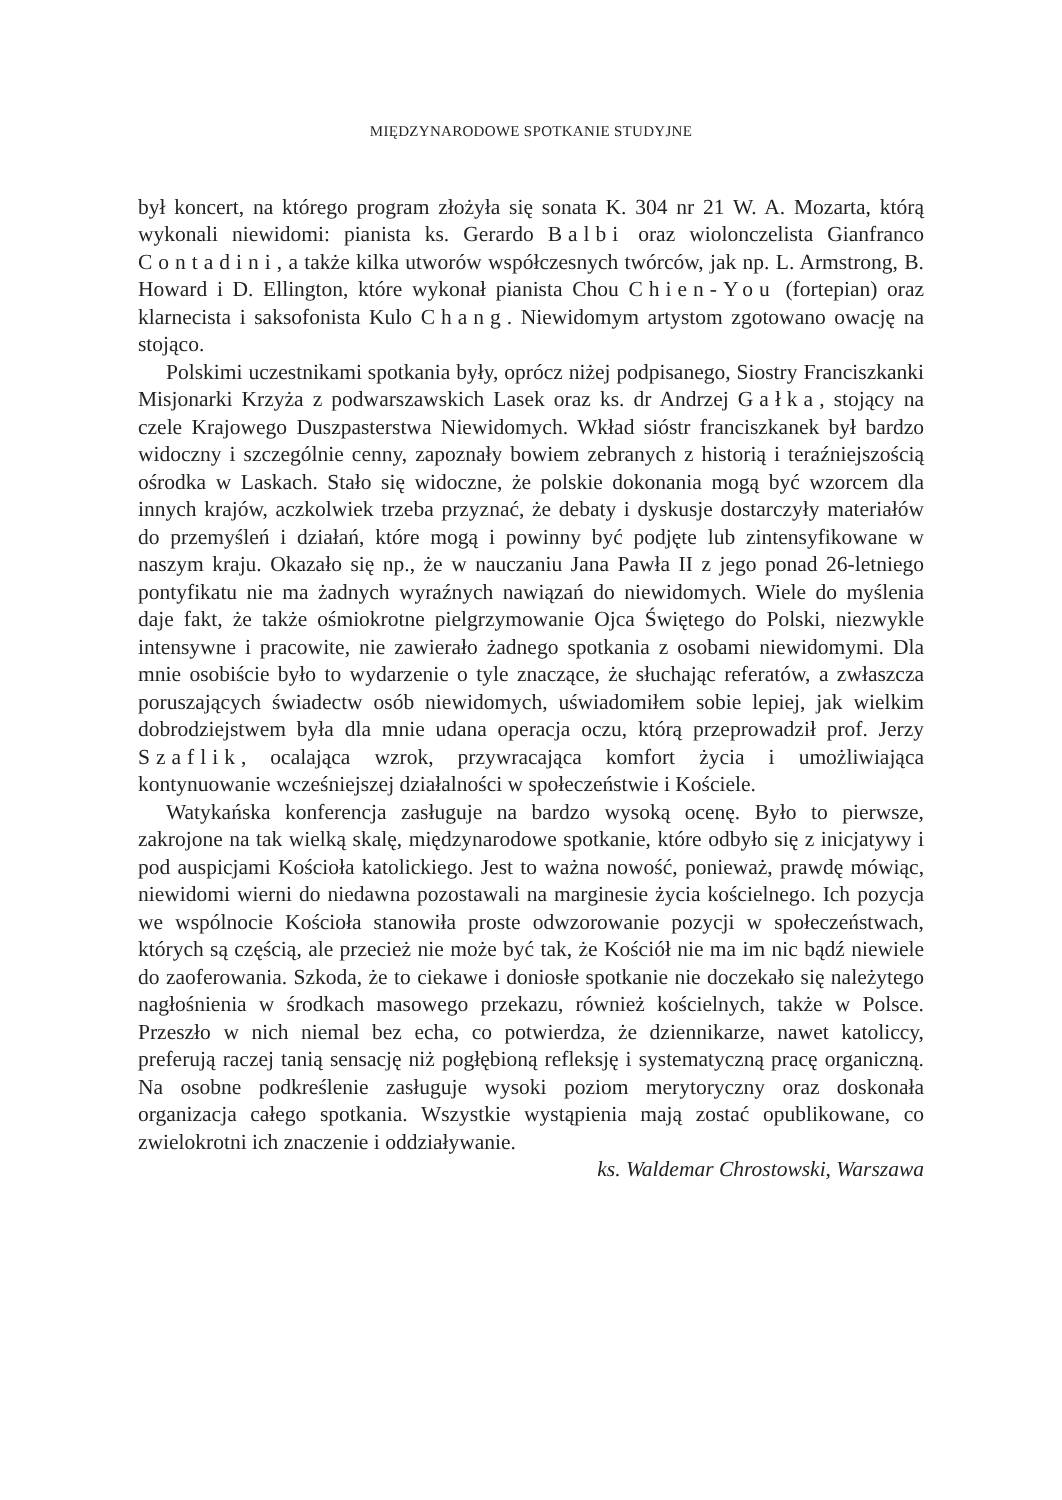MIĘDZYNARODOWE SPOTKANIE STUDYJNE
był koncert, na którego program złożyła się sonata K. 304 nr 21 W. A. Mozarta, którą wykonali niewidomi: pianista ks. Gerardo Balbi oraz wiolonczelista Gianfranco Contadini, a także kilka utworów współczesnych twórców, jak np. L. Armstrong, B. Howard i D. Ellington, które wykonał pianista Chou Chien-You (fortepian) oraz klarnecista i saksofonista Kulo Chang. Niewidomym artystom zgotowano owację na stojąco.
Polskimi uczestnikami spotkania były, oprócz niżej podpisanego, Siostry Franciszkanki Misjonarki Krzyża z podwarszawskich Lasek oraz ks. dr Andrzej Gałka, stojący na czele Krajowego Duszpasterstwa Niewidomych. Wkład sióstr franciszkanek był bardzo widoczny i szczególnie cenny, zapoznały bowiem zebranych z historią i teraźniejszością ośrodka w Laskach. Stało się widoczne, że polskie dokonania mogą być wzorcem dla innych krajów, aczkolwiek trzeba przyznać, że debaty i dyskusje dostarczyły materiałów do przemyśleń i działań, które mogą i powinny być podjęte lub zintensyfikowane w naszym kraju. Okazało się np., że w nauczaniu Jana Pawła II z jego ponad 26-letniego pontyfikatu nie ma żadnych wyraźnych nawiązań do niewidomych. Wiele do myślenia daje fakt, że także ośmiokrotne pielgrzymowanie Ojca Świętego do Polski, niezwykle intensywne i pracowite, nie zawierało żadnego spotkania z osobami niewidomymi. Dla mnie osobiście było to wydarzenie o tyle znaczące, że słuchając referatów, a zwłaszcza poruszających świadectw osób niewidomych, uświadomiłem sobie lepiej, jak wielkim dobrodziejstwem była dla mnie udana operacja oczu, którą przeprowadził prof. Jerzy Szaflik, ocalająca wzrok, przywracająca komfort życia i umożliwiająca kontynuowanie wcześniejszej działalności w społeczeństwie i Kościele.
Watykańska konferencja zasługuje na bardzo wysoką ocenę. Było to pierwsze, zakrojone na tak wielką skalę, międzynarodowe spotkanie, które odbyło się z inicjatywy i pod auspicjami Kościoła katolickiego. Jest to ważna nowość, ponieważ, prawdę mówiąc, niewidomi wierni do niedawna pozostawali na marginesie życia kościelnego. Ich pozycja we wspólnocie Kościoła stanowiła proste odwzorowanie pozycji w społeczeństwach, których są częścią, ale przecież nie może być tak, że Kościół nie ma im nic bądź niewiele do zaoferowania. Szkoda, że to ciekawe i doniosłe spotkanie nie doczekało się należytego nagłośnienia w środkach masowego przekazu, również kościelnych, także w Polsce. Przeszło w nich niemal bez echa, co potwierdza, że dziennikarze, nawet katoliccy, preferują raczej tanią sensację niż pogłębioną refleksję i systematyczną pracę organiczną. Na osobne podkreślenie zasługuje wysoki poziom merytoryczny oraz doskonała organizacja całego spotkania. Wszystkie wystąpienia mają zostać opublikowane, co zwielokrotni ich znaczenie i oddziaływanie.
ks. Waldemar Chrostowski, Warszawa